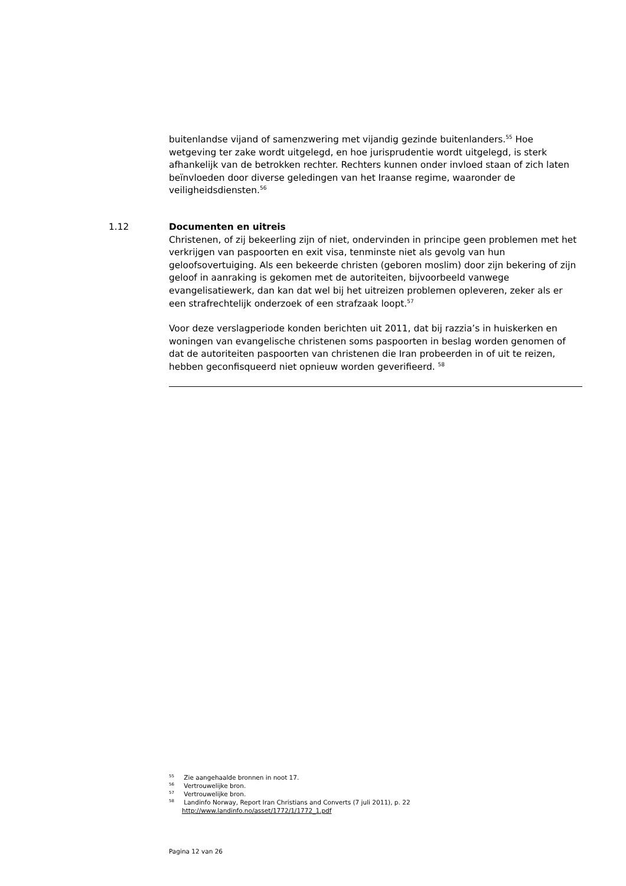buitenlandse vijand of samenzwering met vijandig gezinde buitenlanders.<sup>55</sup> Hoe wetgeving ter zake wordt uitgelegd, en hoe jurisprudentie wordt uitgelegd, is sterk afhankelijk van de betrokken rechter. Rechters kunnen onder invloed staan of zich laten beïnvloeden door diverse geledingen van het Iraanse regime, waaronder de veiligheidsdiensten.<sup>56</sup>
1.12
Documenten en uitreis
Christenen, of zij bekeerling zijn of niet, ondervinden in principe geen problemen met het verkrijgen van paspoorten en exit visa, tenminste niet als gevolg van hun geloofsovertuiging. Als een bekeerde christen (geboren moslim) door zijn bekering of zijn geloof in aanraking is gekomen met de autoriteiten, bijvoorbeeld vanwege evangelisatiewerk, dan kan dat wel bij het uitreizen problemen opleveren, zeker als er een strafrechtelijk onderzoek of een strafzaak loopt.<sup>57</sup>
Voor deze verslagperiode konden berichten uit 2011, dat bij razzia’s in huiskerken en woningen van evangelische christenen soms paspoorten in beslag worden genomen of dat de autoriteiten paspoorten van christenen die Iran probeerden in of uit te reizen, hebben geconfisqueerd niet opnieuw worden geverifieerd. <sup>58</sup>
<sup>55</sup> Zie aangehaalde bronnen in noot 17.
<sup>56</sup> Vertrouwelijke bron.
<sup>57</sup> Vertrouwelijke bron.
<sup>58</sup> Landinfo Norway, Report Iran Christians and Converts (7 juli 2011), p. 22
http://www.landinfo.no/asset/1772/1/1772_1.pdf
Pagina 12 van 26